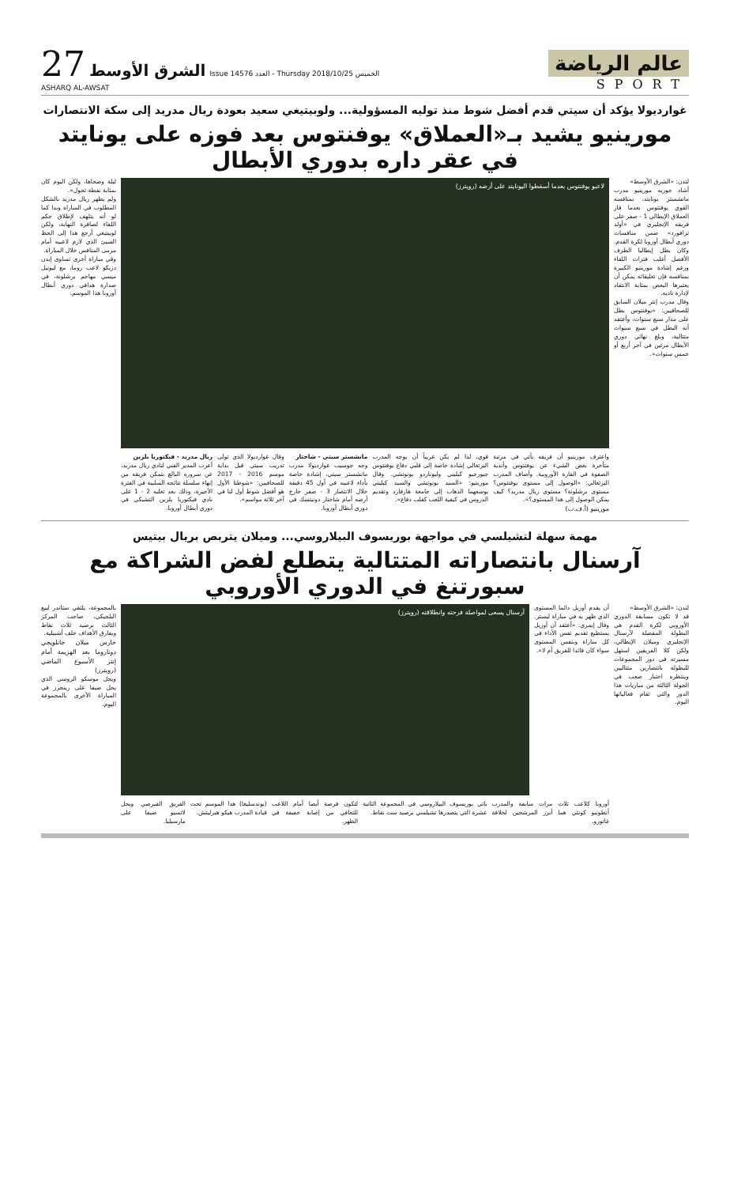27 الشرق الأوسط Issue 14576 العدد - Thursday 2018/10/25 الخميس
ASHARQ AL-AWSAT
عالم الرياضة
SPORT
غوارديولا يؤكد أن سيتي قدم أفضل شوط منذ توليه المسؤولية... ولوبيتيغي سعيد بعودة ريال مدريد إلى سكة الانتصارات
مورينيو يشيد بـ«العملاق» يوفنتوس بعد فوزه على يونايتد في عقر داره بدوري الأبطال
لندن: «الشرق الأوسط»
أشاد جوزيه مورينيو مدرب مانشستر يونايتد، بمنافسه القوي يوفنتوس بعدما فاز العملاق الإيطالي 1 - صفر على فريقه الإنجليزي في «أولد ترافورد» ضمن منافسات دوري أبطال أوروبا لكرة القدم. وكان بطل إيطاليا الطرف الأفضل أغلب فترات اللقاء ورغم إشادة مورينيو الكبيرة بمنافسه فإن تعليقاته يمكن أن يعتبرها البعض بمثابة الانتقاد لإدارة ناديه.
وقال مدرب إنتر ميلان السابق للصحافيين: «يوفنتوس بطل على مدار سبع سنوات، وأعتقد أنه البطل في سبع سنوات متتالية، وبلغ نهائي دوري الأبطال مرتين في آخر أربع أو خمس سنوات».
لاعبو يوفنتوس بعدما أسقطوا اليونايتد على أرضه (رويترز)
واعترف مورينيو أن فريقه يأتي في مرتبة متأخرة بعض الشيء عن يوفنتوس وأندية الصفوة في القارة الأوروبية. وأضاف المدرب البرتغالي: «الوصول إلى مستوى يوفنتوس؟ مستوى برشلونة؟ مستوى ريال مدريد؟ كيف يمكن الوصول إلى هذا المستوى؟».
مورينيو (أ.ف.ب)
قوي، لذا لم يكن غريباً أن يوجه المدرب البرتغالي إشادة خاصة إلى قلبي دفاع يوفنتوس جيورجيو كيليني وليوناردو بونوتشي. وقال مورينيو: «السيد بونوتشي والسيد كيليني يوسعهما الذهاب إلى جامعة هارفارد وتقديم الدروس في كيفية اللعب كقلب دفاع».
مانشستر سيتي - شاختار
وجه جوسيب غوارديولا مدرب مانشستر سيتي، إشادة خاصة بأداء لاعبيه في أول 45 دقيقة خلال الانتصار 3 - صفر خارج أرضه أمام شاختار دونيتسك في دوري أبطال أوروبا.
وقال غوارديولا الذي تولى تدريب سيتي قبل بداية موسم 2016 - 2017 للصحافيين: «شوطنا الأول هو أفضل شوط أول لنا في آخر ثلاثة مواسم».
ريال مدريد - فيكتوريا بلزين
أعرب المدير الفني لنادي ريال مدريد، عن سروره البالغ بتمكن فريقه من إنهاء سلسلة نتائجه السلبية في الفترة الأخيرة، وذلك بعد تغلبه 2 - 1 على نادي فيكتوريا بلزين التشيكي في دوري أبطال أوروبا.
ليلة وضحاها، ولكن اليوم كان بمثابة نقطة تحول».
ولم يظهر ريال مدريد بالشكل المطلوب في المباراة وبدا كما لو أنه يتلهف لإطلاق حكم اللقاء لصافرة النهاية، ولكن لوبيتيغي أرجع هذا إلى الحظ السيئ الذي لازم لاعبيه أمام مرمى المنافس خلال المباراة.
وفي مباراة أخرى تساوى إيدن دزيكو لاعب روما، مع ليونيل ميسي مهاجم برشلونة، في صدارة هدافي دوري أبطال أوروبا هذا الموسم.
مهمة سهلة لتشيلسي في مواجهة بوريسوف البيلاروسي... وميلان يتربص بريال بيتيس
آرسنال بانتصاراته المتتالية يتطلع لفض الشراكة مع سبورتنغ في الدوري الأوروبي
لندن: «الشرق الأوسط»
قد لا تكون مسابقة الدوري الأوروبي لكرة القدم هي البطولة المفضلة لآرسنال الإنجليزي وميلان الإيطالي، ولكن كلا الفريقين استهل مسيرته في دور المجموعات للبطولة بانتصارين متتاليين وينتظره اختبار صعب في الجولة الثالثة من مباريات هذا الدور والتي تقام فعالياتها اليوم.
أن يقدم أوزيل دائما المستوى الذي ظهر به في مباراة ليستر. وقال إيمري: «أعتقد أن أوزيل يستطيع تقديم نفس الأداء في كل مباراة وبنفس المستوى سواء كان قائدا للفريق أم لا».
آرسنال يسعى لمواصلة فرحته وانطلاقته (رويترز)
أوروبا كلاعب ثلاث مرات سابقة والمدرب أنطونيو كونتي هما أبرز المرشحين لخلافة غاتوزو.
باتي بوريسوف البيلاروسي في المجموعة الثانية عشرة التي يتصدرها تشيلسي برصيد ست نقاط.
لتكون فرصة أيضا أمام اللاعب للتعافي من إصابة خفيفة في الظهر.
(بوندسليغا) هذا الموسم تحت قيادة المدرب هيكو هيرليتش.
الفريق القبرصي ويحل لاتسيو ضيفا على مارسيليا.
بالمجموعة، يلتقي ستاندر لييغ البلجيكي، صاحب المركز الثالث برصيد ثلاث نقاط ويفارق الأهداف خلف أشبيلية.
حارس ميلان جانلويجي دوناروما بعد الهزيمة أمام إنتر الأسبوع الماضي (رويترز)
ويحل موسكو الروسي الذي يحل ضيفا على رينجرز في المباراة الأخرى بالمجموعة اليوم.